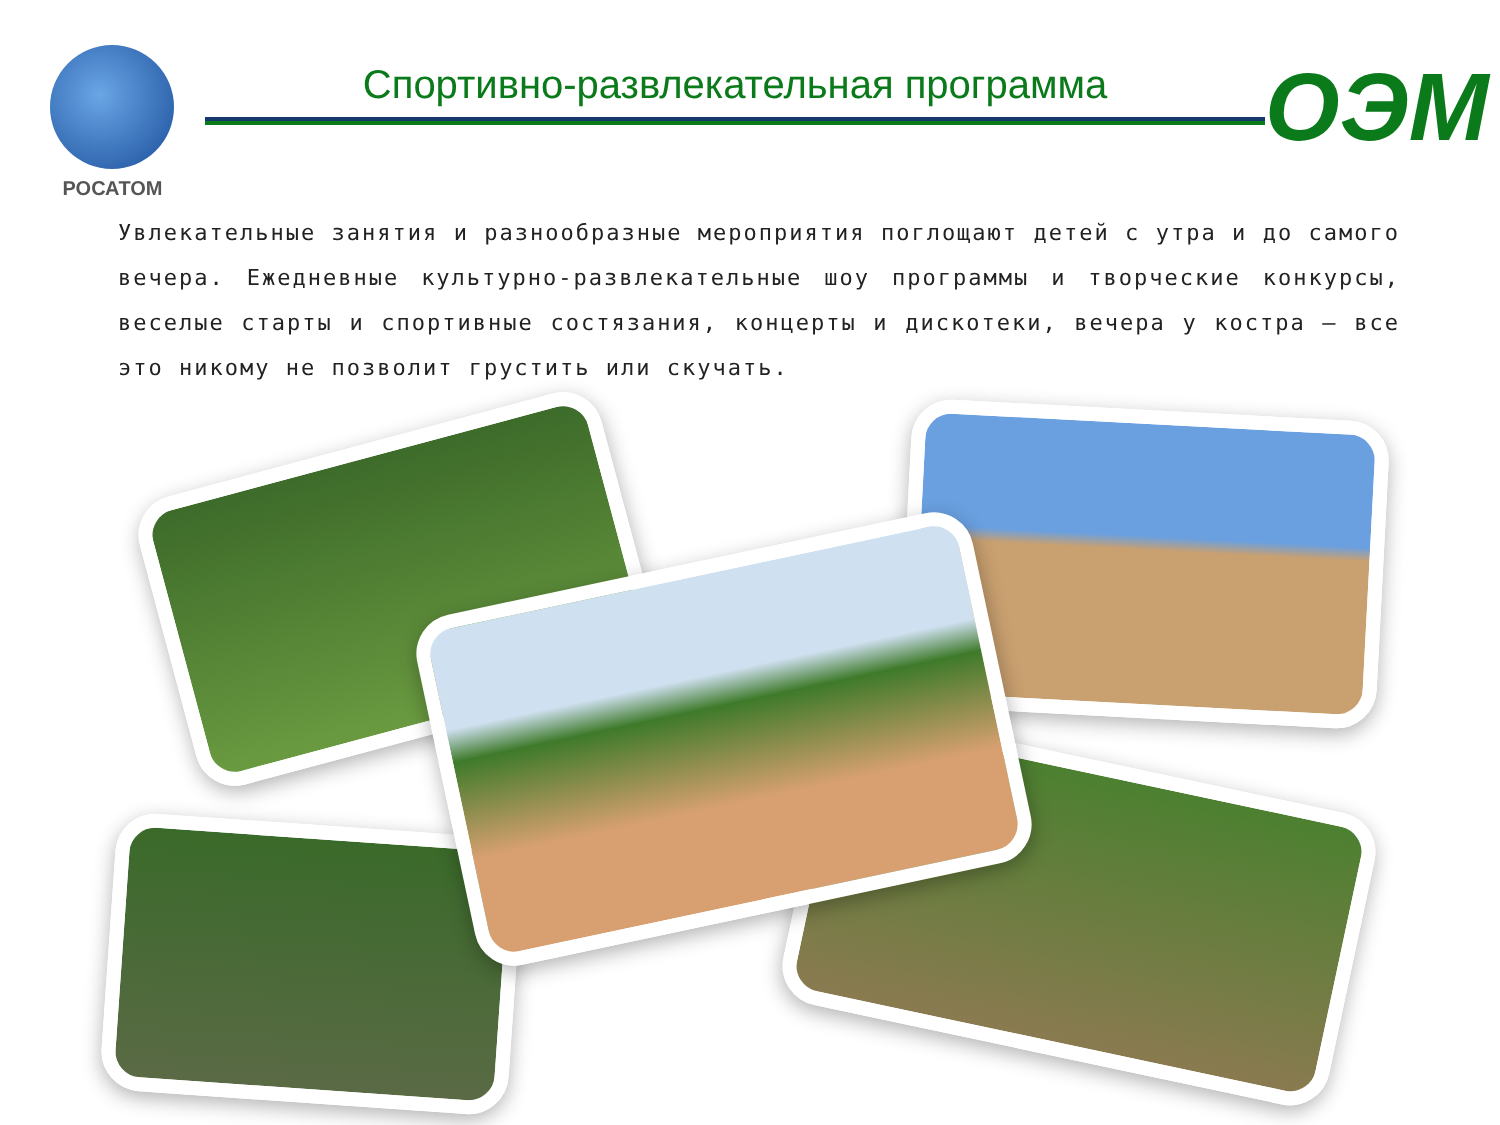РОСАТОМ
Спортивно-развлекательная программа ОЭМ
Увлекательные занятия и разнообразные мероприятия поглощают детей с утра и до самого вечера. Ежедневные культурно-развлекательные шоу программы и творческие конкурсы, веселые старты и спортивные состязания, концерты и дискотеки, вечера у костра – все это никому не позволит грустить или скучать.